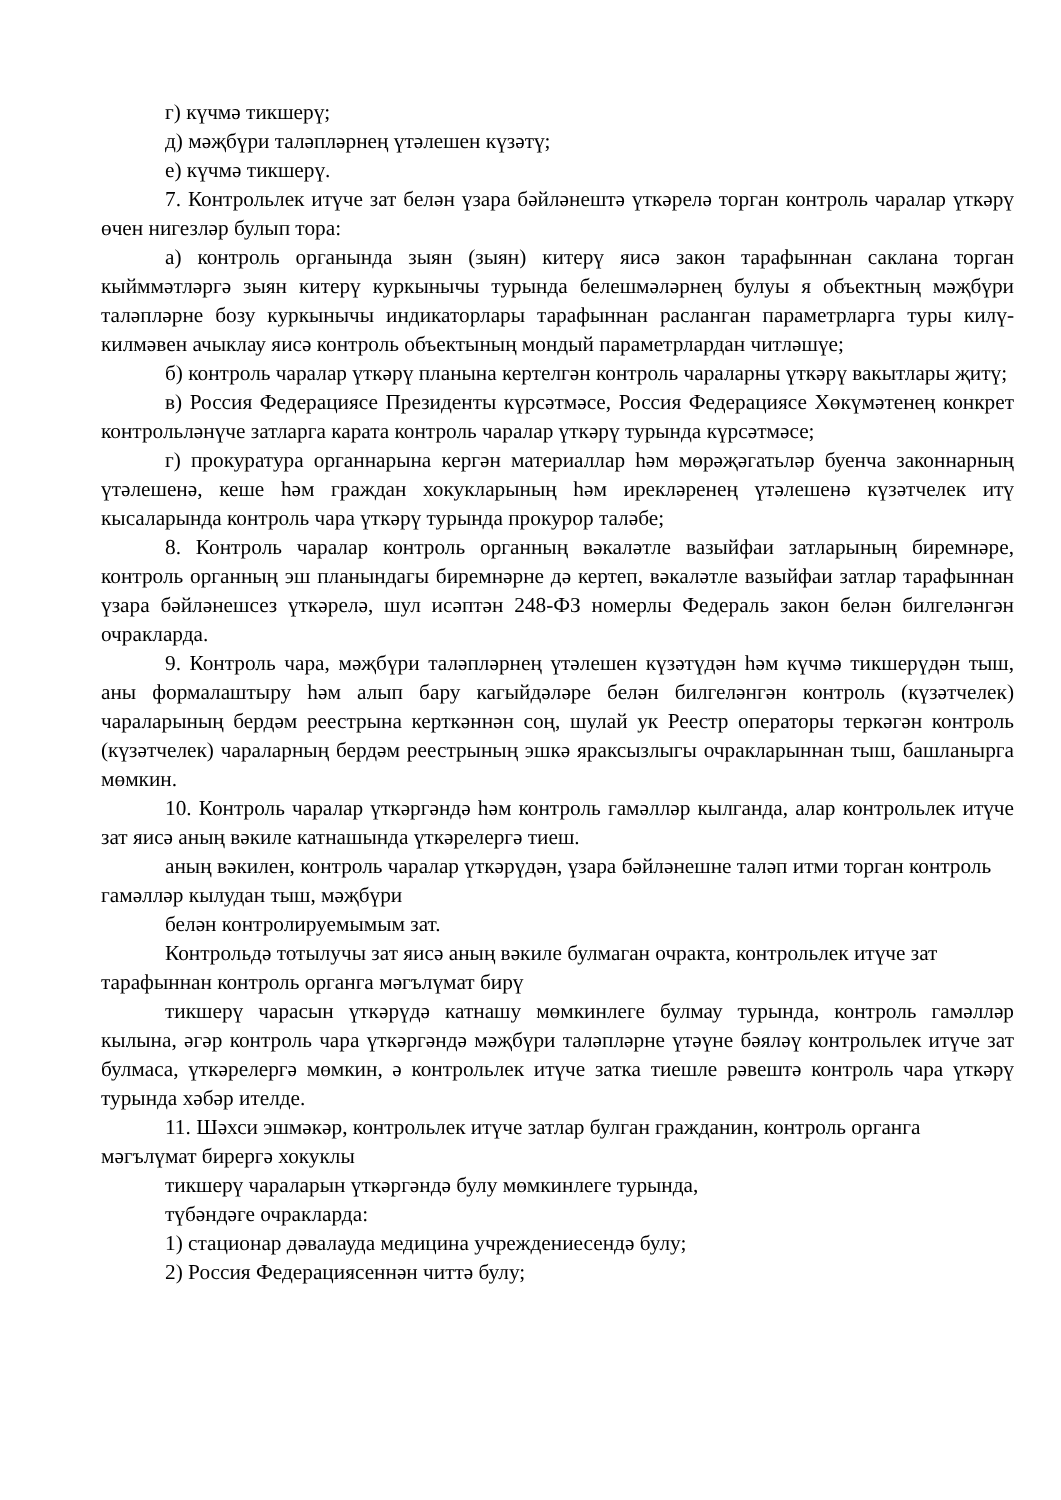г) күчмә тикшерү;
д) мәҗбүри таләпләрнең үтәлешен күзәтү;
е) күчмә тикшерү.
7. Контрольлек итүче зат белән үзара бәйләнештә үткәрелә торган контроль чаралар үткәрү өчен нигезләр булып тора:
а) контроль органында зыян (зыян) китерү яисә закон тарафыннан саклана торган кыйммәтләргә зыян китерү куркынычы турында белешмәләрнең булуы я объектның мәҗбүри таләпләрне бозу куркынычы индикаторлары тарафыннан расланган параметрларга туры килү-килмәвен ачыклау яисә контроль объектының мондый параметрлардан читләшүе;
б) контроль чаралар үткәрү планына кертелгән контроль чараларны үткәрү вакытлары җитү;
в) Россия Федерациясе Президенты күрсәтмәсе, Россия Федерациясе Хөкүмәтенең конкрет контрольләнүче затларга карата контроль чаралар үткәрү турында күрсәтмәсе;
г) прокуратура органнарына кергән материаллар һәм мөрәҗәгатьләр буенча законнарның үтәлешенә, кеше һәм граждан хокукларының һәм ирекләренең үтәлешенә күзәтчелек итү кысаларында контроль чара үткәрү турында прокурор таләбе;
8. Контроль чаралар контроль органның вәкаләтле вазыйфаи затларының биремнәре, контроль органның эш планындагы биремнәрне дә кертеп, вәкаләтле вазыйфаи затлар тарафыннан үзара бәйләнешсез үткәрелә, шул исәптән 248-ФЗ номерлы Федераль закон белән билгеләнгән очракларда.
9. Контроль чара, мәҗбүри таләпләрнең үтәлешен күзәтүдән һәм күчмә тикшерүдән тыш, аны формалаштыру һәм алып бару кагыйдәләре белән билгеләнгән контроль (күзәтчелек) чараларының бердәм реестрына керткәннән соң, шулай ук Реестр операторы теркәгән контроль (күзәтчелек) чараларның бердәм реестрының эшкә яраксызлыгы очракларыннан тыш, башланырга мөмкин.
10. Контроль чаралар үткәргәндә һәм контроль гамәлләр кылганда, алар контрольлек итүче зат яисә аның вәкиле катнашында үткәрелергә тиеш.
аның вәкилен, контроль чаралар үткәрүдән, үзара бәйләнешне таләп итми торган контроль гамәлләр кылудан тыш, мәҗбүри
белән контролируемымым зат.
Контрольдә тотылучы зат яисә аның вәкиле булмаган очракта, контрольлек итүче зат тарафыннан контроль органга мәгълүмат бирү
тикшерү чарасын үткәрүдә катнашу мөмкинлеге булмау турында, контроль гамәлләр кылына, әгәр контроль чара үткәргәндә мәҗбүри таләпләрне үтәүне бәяләү контрольлек итүче зат булмаса, үткәрелергә мөмкин, ә контрольлек итүче затка тиешле рәвештә контроль чара үткәрү турында хәбәр ителде.
11. Шәхси эшмәкәр, контрольлек итүче затлар булган гражданин, контроль органга мәгълүмат бирергә хокуклы
тикшерү чараларын үткәргәндә булу мөмкинлеге турында,
түбәндәге очракларда:
1) стационар дәвалауда медицина учреждениесендә булу;
2) Россия Федерациясеннән читтә булу;